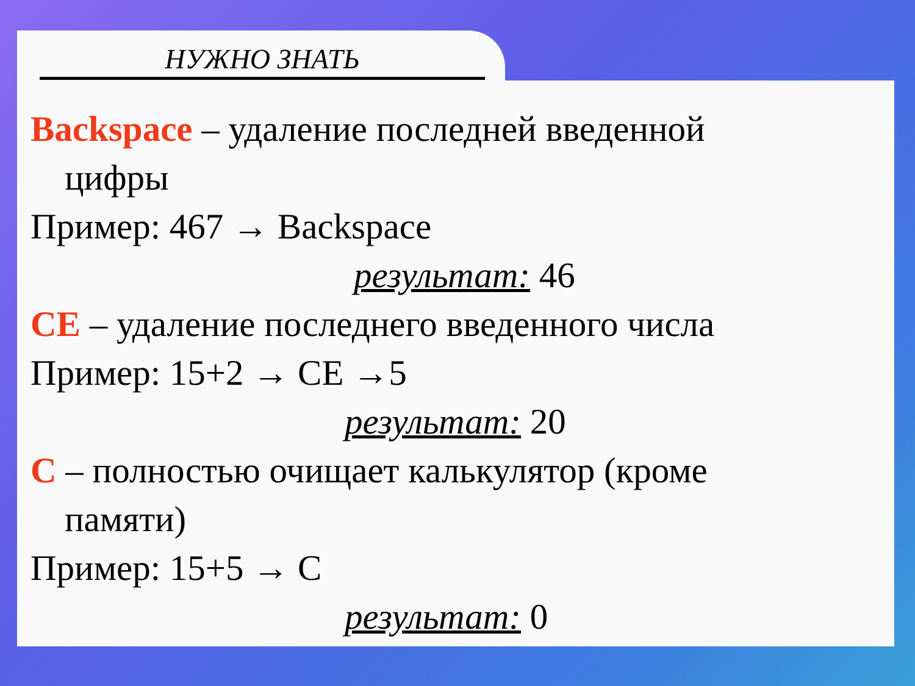НУЖНО ЗНАТЬ
Backspace – удаление последней введенной
цифры
Пример: 467 → Backspace
результат: 46
CE – удаление последнего введенного числа
Пример: 15+2 → CE →5
результат: 20
C – полностью очищает калькулятор (кроме
памяти)
Пример: 15+5 → C
результат: 0